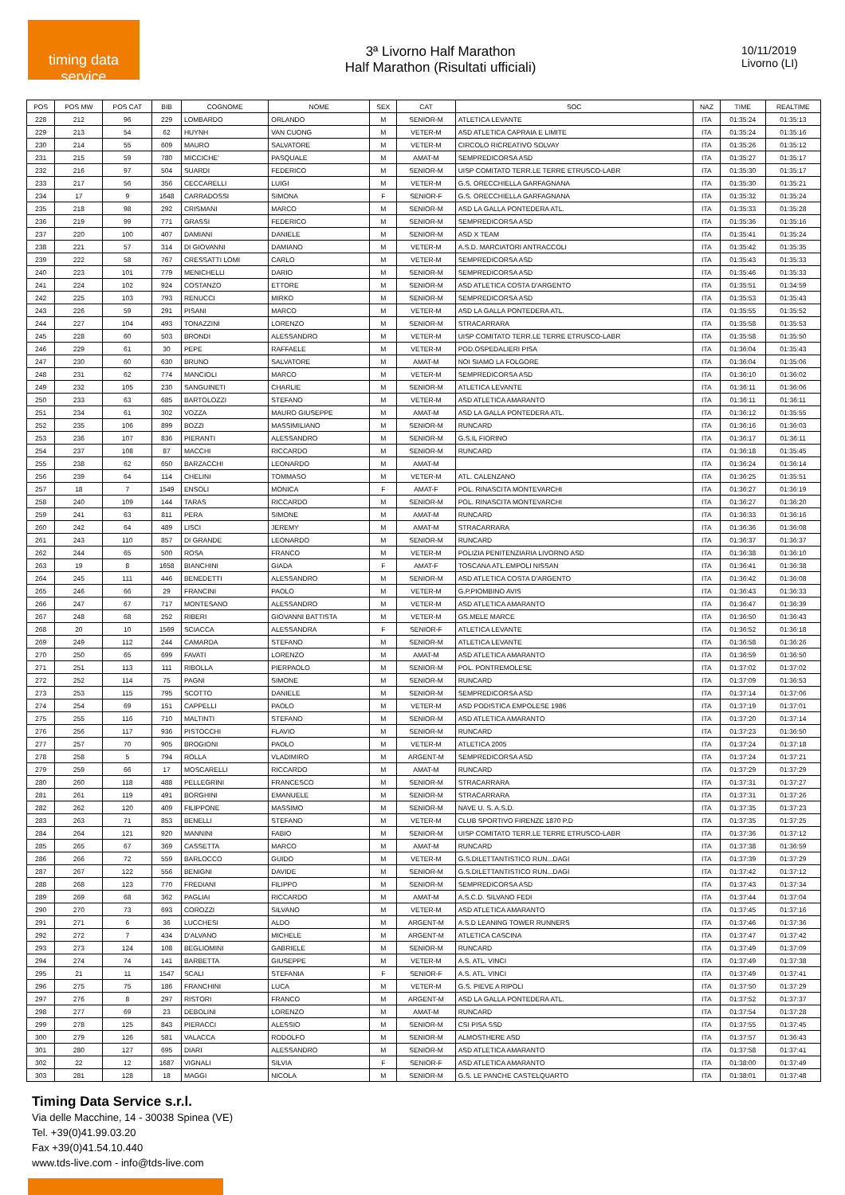timing data service
3ª Livorno Half Marathon
Half Marathon (Risultati ufficiali)
10/11/2019
Livorno (LI)
| POS | POS MW | POS CAT | BIB | COGNOME | NOME | SEX | CAT | SOC | NAZ | TIME | REALTIME |
| --- | --- | --- | --- | --- | --- | --- | --- | --- | --- | --- | --- |
| 228 | 212 | 96 | 229 | LOMBARDO | ORLANDO | M | SENIOR-M | ATLETICA LEVANTE | ITA | 01:35:24 | 01:35:13 |
| 229 | 213 | 54 | 62 | HUYNH | VAN CUONG | M | VETER-M | ASD ATLETICA CAPRAIA E LIMITE | ITA | 01:35:24 | 01:35:16 |
| 230 | 214 | 55 | 609 | MAURO | SALVATORE | M | VETER-M | CIRCOLO RICREATIVO SOLVAY | ITA | 01:35:26 | 01:35:12 |
| 231 | 215 | 59 | 780 | MICCICHE' | PASQUALE | M | AMAT-M | SEMPREDICORSA ASD | ITA | 01:35:27 | 01:35:17 |
| 232 | 216 | 97 | 504 | SUARDI | FEDERICO | M | SENIOR-M | UISP COMITATO TERR.LE TERRE ETRUSCO-LABR | ITA | 01:35:30 | 01:35:17 |
| 233 | 217 | 56 | 356 | CECCARELLI | LUIGI | M | VETER-M | G.S. ORECCHIELLA GARFAGNANA | ITA | 01:35:30 | 01:35:21 |
| 234 | 17 | 9 | 1648 | CARRADOSSI | SIMONA | F | SENIOR-F | G.S. ORECCHIELLA GARFAGNANA | ITA | 01:35:32 | 01:35:24 |
| 235 | 218 | 98 | 292 | CRISMANI | MARCO | M | SENIOR-M | ASD LA GALLA PONTEDERA ATL. | ITA | 01:35:33 | 01:35:28 |
| 236 | 219 | 99 | 771 | GRASSI | FEDERICO | M | SENIOR-M | SEMPREDICORSA ASD | ITA | 01:35:36 | 01:35:16 |
| 237 | 220 | 100 | 407 | DAMIANI | DANIELE | M | SENIOR-M | ASD X TEAM | ITA | 01:35:41 | 01:35:24 |
| 238 | 221 | 57 | 314 | DI GIOVANNI | DAMIANO | M | VETER-M | A.S.D. MARCIATORI ANTRACCOLI | ITA | 01:35:42 | 01:35:35 |
| 239 | 222 | 58 | 767 | CRESSATTI LOMI | CARLO | M | VETER-M | SEMPREDICORSA ASD | ITA | 01:35:43 | 01:35:33 |
| 240 | 223 | 101 | 779 | MENICHELLI | DARIO | M | SENIOR-M | SEMPREDICORSA ASD | ITA | 01:35:46 | 01:35:33 |
| 241 | 224 | 102 | 924 | COSTANZO | ETTORE | M | SENIOR-M | ASD ATLETICA COSTA D'ARGENTO | ITA | 01:35:51 | 01:34:59 |
| 242 | 225 | 103 | 793 | RENUCCI | MIRKO | M | SENIOR-M | SEMPREDICORSA ASD | ITA | 01:35:53 | 01:35:43 |
| 243 | 226 | 59 | 291 | PISANI | MARCO | M | VETER-M | ASD LA GALLA PONTEDERA ATL. | ITA | 01:35:55 | 01:35:52 |
| 244 | 227 | 104 | 493 | TONAZZINI | LORENZO | M | SENIOR-M | STRACARRARA | ITA | 01:35:58 | 01:35:53 |
| 245 | 228 | 60 | 503 | BRONDI | ALESSANDRO | M | VETER-M | UISP COMITATO TERR.LE TERRE ETRUSCO-LABR | ITA | 01:35:58 | 01:35:50 |
| 246 | 229 | 61 | 30 | PEPE | RAFFAELE | M | VETER-M | POD.OSPEDALIERI PISA | ITA | 01:36:04 | 01:35:43 |
| 247 | 230 | 60 | 630 | BRUNO | SALVATORE | M | AMAT-M | NOI SIAMO LA FOLGORE | ITA | 01:36:04 | 01:35:06 |
| 248 | 231 | 62 | 774 | MANCIOLI | MARCO | M | VETER-M | SEMPREDICORSA ASD | ITA | 01:36:10 | 01:36:02 |
| 249 | 232 | 105 | 230 | SANGUINETI | CHARLIE | M | SENIOR-M | ATLETICA LEVANTE | ITA | 01:36:11 | 01:36:06 |
| 250 | 233 | 63 | 685 | BARTOLOZZI | STEFANO | M | VETER-M | ASD ATLETICA AMARANTO | ITA | 01:36:11 | 01:36:11 |
| 251 | 234 | 61 | 302 | VOZZA | MAURO GIUSEPPE | M | AMAT-M | ASD LA GALLA PONTEDERA ATL. | ITA | 01:36:12 | 01:35:55 |
| 252 | 235 | 106 | 899 | BOZZI | MASSIMILIANO | M | SENIOR-M | RUNCARD | ITA | 01:36:16 | 01:36:03 |
| 253 | 236 | 107 | 836 | PIERANTI | ALESSANDRO | M | SENIOR-M | G.S.IL FIORINO | ITA | 01:36:17 | 01:36:11 |
| 254 | 237 | 108 | 87 | MACCHI | RICCARDO | M | SENIOR-M | RUNCARD | ITA | 01:36:18 | 01:35:45 |
| 255 | 238 | 62 | 650 | BARZACCHI | LEONARDO | M | AMAT-M | | ITA | 01:36:24 | 01:36:14 |
| 256 | 239 | 64 | 114 | CHELINI | TOMMASO | M | VETER-M | ATL. CALENZANO | ITA | 01:36:25 | 01:35:51 |
| 257 | 18 | 7 | 1549 | ENSOLI | MONICA | F | AMAT-F | POL. RINASCITA MONTEVARCHI | ITA | 01:36:27 | 01:36:19 |
| 258 | 240 | 109 | 144 | TARAS | RICCARDO | M | SENIOR-M | POL. RINASCITA MONTEVARCHI | ITA | 01:36:27 | 01:36:20 |
| 259 | 241 | 63 | 811 | PERA | SIMONE | M | AMAT-M | RUNCARD | ITA | 01:36:33 | 01:36:16 |
| 260 | 242 | 64 | 489 | LISCI | JEREMY | M | AMAT-M | STRACARRARA | ITA | 01:36:36 | 01:36:08 |
| 261 | 243 | 110 | 857 | DI GRANDE | LEONARDO | M | SENIOR-M | RUNCARD | ITA | 01:36:37 | 01:36:37 |
| 262 | 244 | 65 | 500 | ROSA | FRANCO | M | VETER-M | POLIZIA PENITENZIARIA LIVORNO ASD | ITA | 01:36:38 | 01:36:10 |
| 263 | 19 | 8 | 1658 | BIANCHINI | GIADA | F | AMAT-F | TOSCANA ATL.EMPOLI NISSAN | ITA | 01:36:41 | 01:36:38 |
| 264 | 245 | 111 | 446 | BENEDETTI | ALESSANDRO | M | SENIOR-M | ASD ATLETICA COSTA D'ARGENTO | ITA | 01:36:42 | 01:36:08 |
| 265 | 246 | 66 | 29 | FRANCINI | PAOLO | M | VETER-M | G.P.PIOMBINO AVIS | ITA | 01:36:43 | 01:36:33 |
| 266 | 247 | 67 | 717 | MONTESANO | ALESSANDRO | M | VETER-M | ASD ATLETICA AMARANTO | ITA | 01:36:47 | 01:36:39 |
| 267 | 248 | 68 | 252 | RIBERI | GIOVANNI BATTISTA | M | VETER-M | GS.MELE MARCE | ITA | 01:36:50 | 01:36:43 |
| 268 | 20 | 10 | 1569 | SCIACCA | ALESSANDRA | F | SENIOR-F | ATLETICA LEVANTE | ITA | 01:36:52 | 01:36:18 |
| 269 | 249 | 112 | 244 | CAMARDA | STEFANO | M | SENIOR-M | ATLETICA LEVANTE | ITA | 01:36:58 | 01:36:26 |
| 270 | 250 | 65 | 699 | FAVATI | LORENZO | M | AMAT-M | ASD ATLETICA AMARANTO | ITA | 01:36:59 | 01:36:50 |
| 271 | 251 | 113 | 111 | RIBOLLA | PIERPAOLO | M | SENIOR-M | POL. PONTREMOLESE | ITA | 01:37:02 | 01:37:02 |
| 272 | 252 | 114 | 75 | PAGNI | SIMONE | M | SENIOR-M | RUNCARD | ITA | 01:37:09 | 01:36:53 |
| 273 | 253 | 115 | 795 | SCOTTO | DANIELE | M | SENIOR-M | SEMPREDICORSA ASD | ITA | 01:37:14 | 01:37:06 |
| 274 | 254 | 69 | 151 | CAPPELLI | PAOLO | M | VETER-M | ASD PODISTICA EMPOLESE 1986 | ITA | 01:37:19 | 01:37:01 |
| 275 | 255 | 116 | 710 | MALTINTI | STEFANO | M | SENIOR-M | ASD ATLETICA AMARANTO | ITA | 01:37:20 | 01:37:14 |
| 276 | 256 | 117 | 936 | PISTOCCHI | FLAVIO | M | SENIOR-M | RUNCARD | ITA | 01:37:23 | 01:36:50 |
| 277 | 257 | 70 | 905 | BROGIONI | PAOLO | M | VETER-M | ATLETICA 2005 | ITA | 01:37:24 | 01:37:18 |
| 278 | 258 | 5 | 794 | ROLLA | VLADIMIRO | M | ARGENT-M | SEMPREDICORSA ASD | ITA | 01:37:24 | 01:37:21 |
| 279 | 259 | 66 | 17 | MOSCARELLI | RICCARDO | M | AMAT-M | RUNCARD | ITA | 01:37:29 | 01:37:29 |
| 280 | 260 | 118 | 488 | PELLEGRINI | FRANCESCO | M | SENIOR-M | STRACARRARA | ITA | 01:37:31 | 01:37:27 |
| 281 | 261 | 119 | 491 | BORGHINI | EMANUELE | M | SENIOR-M | STRACARRARA | ITA | 01:37:31 | 01:37:26 |
| 282 | 262 | 120 | 409 | FILIPPONE | MASSIMO | M | SENIOR-M | NAVE U. S. A.S.D. | ITA | 01:37:35 | 01:37:23 |
| 283 | 263 | 71 | 853 | BENELLI | STEFANO | M | VETER-M | CLUB SPORTIVO FIRENZE 1870 P.D | ITA | 01:37:35 | 01:37:25 |
| 284 | 264 | 121 | 920 | MANNINI | FABIO | M | SENIOR-M | UISP COMITATO TERR.LE TERRE ETRUSCO-LABR | ITA | 01:37:36 | 01:37:12 |
| 285 | 265 | 67 | 369 | CASSETTA | MARCO | M | AMAT-M | RUNCARD | ITA | 01:37:38 | 01:36:59 |
| 286 | 266 | 72 | 559 | BARLOCCO | GUIDO | M | VETER-M | G.S.DILETTANTISTICO RUN...DAGI | ITA | 01:37:39 | 01:37:29 |
| 287 | 267 | 122 | 556 | BENIGNI | DAVIDE | M | SENIOR-M | G.S.DILETTANTISTICO RUN...DAGI | ITA | 01:37:42 | 01:37:12 |
| 288 | 268 | 123 | 770 | FREDIANI | FILIPPO | M | SENIOR-M | SEMPREDICORSA ASD | ITA | 01:37:43 | 01:37:34 |
| 289 | 269 | 68 | 362 | PAGLIAI | RICCARDO | M | AMAT-M | A.S.C.D. SILVANO FEDI | ITA | 01:37:44 | 01:37:04 |
| 290 | 270 | 73 | 693 | COROZZI | SILVANO | M | VETER-M | ASD ATLETICA AMARANTO | ITA | 01:37:45 | 01:37:16 |
| 291 | 271 | 6 | 36 | LUCCHESI | ALDO | M | ARGENT-M | A.S.D LEANING TOWER RUNNERS | ITA | 01:37:46 | 01:37:36 |
| 292 | 272 | 7 | 434 | D'ALVANO | MICHELE | M | ARGENT-M | ATLETICA CASCINA | ITA | 01:37:47 | 01:37:42 |
| 293 | 273 | 124 | 108 | BEGLIOMINI | GABRIELE | M | SENIOR-M | RUNCARD | ITA | 01:37:49 | 01:37:09 |
| 294 | 274 | 74 | 141 | BARBETTA | GIUSEPPE | M | VETER-M | A.S. ATL. VINCI | ITA | 01:37:49 | 01:37:38 |
| 295 | 21 | 11 | 1547 | SCALI | STEFANIA | F | SENIOR-F | A.S. ATL. VINCI | ITA | 01:37:49 | 01:37:41 |
| 296 | 275 | 75 | 186 | FRANCHINI | LUCA | M | VETER-M | G.S. PIEVE A RIPOLI | ITA | 01:37:50 | 01:37:29 |
| 297 | 276 | 8 | 297 | RISTORI | FRANCO | M | ARGENT-M | ASD LA GALLA PONTEDERA ATL. | ITA | 01:37:52 | 01:37:37 |
| 298 | 277 | 69 | 23 | DEBOLINI | LORENZO | M | AMAT-M | RUNCARD | ITA | 01:37:54 | 01:37:28 |
| 299 | 278 | 125 | 843 | PIERACCI | ALESSIO | M | SENIOR-M | CSI PISA SSD | ITA | 01:37:55 | 01:37:45 |
| 300 | 279 | 126 | 581 | VALACCA | RODOLFO | M | SENIOR-M | ALMOSTHERE ASD | ITA | 01:37:57 | 01:36:43 |
| 301 | 280 | 127 | 695 | DIARI | ALESSANDRO | M | SENIOR-M | ASD ATLETICA AMARANTO | ITA | 01:37:58 | 01:37:41 |
| 302 | 22 | 12 | 1687 | VIGNALI | SILVIA | F | SENIOR-F | ASD ATLETICA AMARANTO | ITA | 01:38:00 | 01:37:49 |
| 303 | 281 | 128 | 18 | MAGGI | NICOLA | M | SENIOR-M | G.S. LE PANCHE CASTELQUARTO | ITA | 01:38:01 | 01:37:48 |
Timing Data Service s.r.l.
Via delle Macchine, 14 - 30038 Spinea (VE)
Tel. +39(0)41.99.03.20
Fax +39(0)41.54.10.440
www.tds-live.com - info@tds-live.com